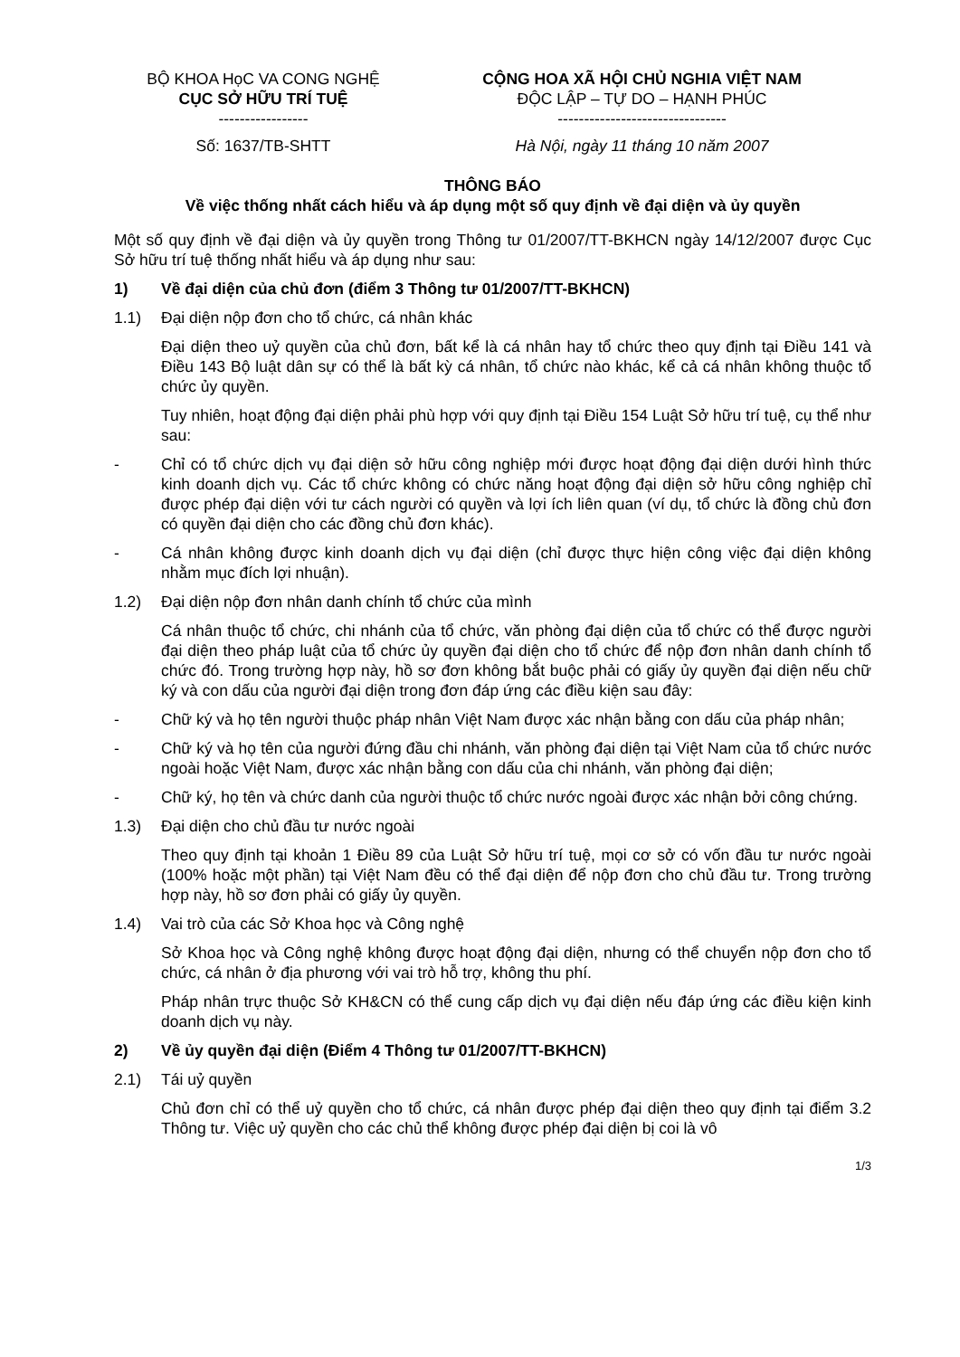BỘ KHOA HọC VA CONG NGHỆ
CỤC SỞ HỮU TRÍ TUỆ
-----------------
Số: 1637/TB-SHTT
CỘNG HOA XÃ HỘI CHỦ NGHIA VIỆT NAM
ĐỘC LẬP – TỰ DO – HẠNH PHÚC
--------------------------------
Hà Nội, ngày 11 tháng 10 năm 2007
THÔNG BÁO
Về việc thống nhất cách hiểu và áp dụng một số quy định về đại diện và ủy quyền
Một số quy định về đại diện và ủy quyền trong Thông tư 01/2007/TT-BKHCN ngày 14/12/2007 được Cục Sở hữu trí tuệ thống nhất hiểu và áp dụng như sau:
1) Về đại diện của chủ đơn (điểm 3 Thông tư 01/2007/TT-BKHCN)
1.1) Đại diện nộp đơn cho tổ chức, cá nhân khác
Đại diện theo uỷ quyền của chủ đơn, bất kể là cá nhân hay tổ chức theo quy định tại Điều 141 và Điều 143 Bộ luật dân sự có thể là bất kỳ cá nhân, tổ chức nào khác, kể cả cá nhân không thuộc tổ chức ủy quyền.
Tuy nhiên, hoạt động đại diện phải phù hợp với quy định tại Điều 154 Luật Sở hữu trí tuệ, cụ thể như sau:
- Chỉ có tổ chức dịch vụ đại diện sở hữu công nghiệp mới được hoạt động đại diện dưới hình thức kinh doanh dịch vụ. Các tổ chức không có chức năng hoạt động đại diện sở hữu công nghiệp chỉ được phép đại diện với tư cách người có quyền và lợi ích liên quan (ví dụ, tổ chức là đồng chủ đơn có quyền đại diện cho các đồng chủ đơn khác).
- Cá nhân không được kinh doanh dịch vụ đại diện (chỉ được thực hiện công việc đại diện không nhằm mục đích lợi nhuận).
1.2) Đại diện nộp đơn nhân danh chính tổ chức của mình
Cá nhân thuộc tổ chức, chi nhánh của tổ chức, văn phòng đại diện của tổ chức có thể được người đại diện theo pháp luật của tổ chức ủy quyền đại diện cho tổ chức để nộp đơn nhân danh chính tổ chức đó. Trong trường hợp này, hồ sơ đơn không bắt buộc phải có giấy ủy quyền đại diện nếu chữ ký và con dấu của người đại diện trong đơn đáp ứng các điều kiện sau đây:
- Chữ ký và họ tên người thuộc pháp nhân Việt Nam được xác nhận bằng con dấu của pháp nhân;
- Chữ ký và họ tên của người đứng đầu chi nhánh, văn phòng đại diện tại Việt Nam của tổ chức nước ngoài hoặc Việt Nam, được xác nhận bằng con dấu của chi nhánh, văn phòng đại diện;
- Chữ ký, họ tên và chức danh của người thuộc tổ chức nước ngoài được xác nhận bởi công chứng.
1.3) Đại diện cho chủ đầu tư nước ngoài
Theo quy định tại khoản 1 Điều 89 của Luật Sở hữu trí tuệ, mọi cơ sở có vốn đầu tư nước ngoài (100% hoặc một phần) tại Việt Nam đều có thể đại diện để nộp đơn cho chủ đầu tư. Trong trường hợp này, hồ sơ đơn phải có giấy ủy quyền.
1.4) Vai trò của các Sở Khoa học và Công nghệ
Sở Khoa học và Công nghệ không được hoạt động đại diện, nhưng có thể chuyển nộp đơn cho tổ chức, cá nhân ở địa phương với vai trò hỗ trợ, không thu phí.
Pháp nhân trực thuộc Sở KH&CN có thể cung cấp dịch vụ đại diện nếu đáp ứng các điều kiện kinh doanh dịch vụ này.
2) Về ủy quyền đại diện (Điểm 4 Thông tư 01/2007/TT-BKHCN)
2.1) Tái uỷ quyền
Chủ đơn chỉ có thể uỷ quyền cho tổ chức, cá nhân được phép đại diện theo quy định tại điểm 3.2 Thông tư. Việc uỷ quyền cho các chủ thể không được phép đại diện bị coi là vô
1/3